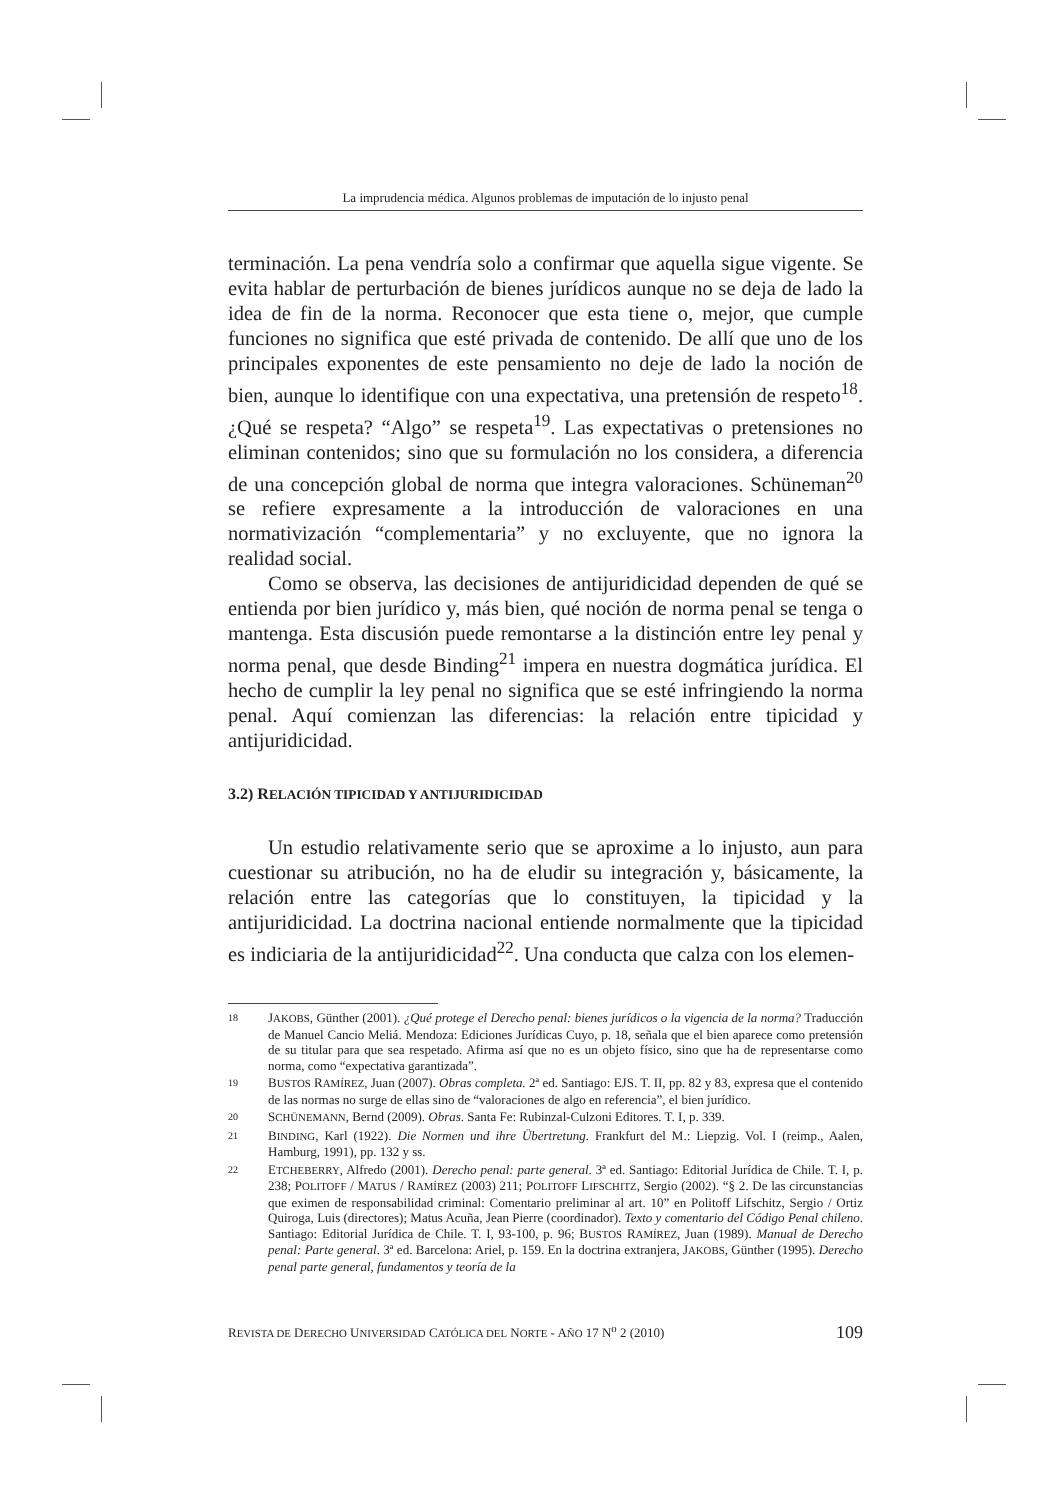La imprudencia médica. Algunos problemas de imputación de lo injusto penal
terminación. La pena vendría solo a confirmar que aquella sigue vigente. Se evita hablar de perturbación de bienes jurídicos aunque no se deja de lado la idea de fin de la norma. Reconocer que esta tiene o, mejor, que cumple funciones no significa que esté privada de contenido. De allí que uno de los principales exponentes de este pensamiento no deje de lado la noción de bien, aunque lo identifique con una expectativa, una pretensión de respeto<sup>18</sup>. ¿Qué se respeta? “Algo” se respeta<sup>19</sup>. Las expectativas o pretensiones no eliminan contenidos; sino que su formulación no los considera, a diferencia de una concepción global de norma que integra valoraciones. Schüneman<sup>20</sup> se refiere expresamente a la introducción de valoraciones en una normativización “complementaria” y no excluyente, que no ignora la realidad social.
Como se observa, las decisiones de antijuridicidad dependen de qué se entienda por bien jurídico y, más bien, qué noción de norma penal se tenga o mantenga. Esta discusión puede remontarse a la distinción entre ley penal y norma penal, que desde Binding<sup>21</sup> impera en nuestra dogmática jurídica. El hecho de cumplir la ley penal no significa que se esté infringiendo la norma penal. Aquí comienzan las diferencias: la relación entre tipicidad y antijuridicidad.
3.2) RELACIÓN TIPICIDAD Y ANTIJURIDICIDAD
Un estudio relativamente serio que se aproxime a lo injusto, aun para cuestionar su atribución, no ha de eludir su integración y, básicamente, la relación entre las categorías que lo constituyen, la tipicidad y la antijuridicidad. La doctrina nacional entiende normalmente que la tipicidad es indiciaria de la antijuridicidad<sup>22</sup>. Una conducta que calza con los elemen-
18 JAKOBS, Günther (2001). ¿Qué protege el Derecho penal: bienes jurídicos o la vigencia de la norma? Traducción de Manuel Cancio Meliá. Mendoza: Ediciones Jurídicas Cuyo, p. 18, señala que el bien aparece como pretensión de su titular para que sea respetado. Afirma así que no es un objeto físico, sino que ha de representarse como norma, como “expectativa garantizada”.
19 BUSTOS RAMÍREZ, Juan (2007). Obras completa. 2ª ed. Santiago: EJS. T. II, pp. 82 y 83, expresa que el contenido de las normas no surge de ellas sino de “valoraciones de algo en referencia”, el bien jurídico.
20 SCHÜNEMANN, Bernd (2009). Obras. Santa Fe: Rubinzal-Culzoni Editores. T. I, p. 339.
21 BINDING, Karl (1922). Die Normen und ihre Übertretung. Frankfurt del M.: Liepzig. Vol. I (reimp., Aalen, Hamburg, 1991), pp. 132 y ss.
22 ETCHEBERRY, Alfredo (2001). Derecho penal: parte general. 3ª ed. Santiago: Editorial Jurídica de Chile. T. I, p. 238; POLITOFF / MATUS / RAMÍREZ (2003) 211; POLITOFF LIFSCHITZ, Sergio (2002). “§ 2. De las circunstancias que eximen de responsabilidad criminal: Comentario preliminar al art. 10” en Politoff Lifschitz, Sergio / Ortiz Quiroga, Luis (directores); Matus Acuña, Jean Pierre (coordinador). Texto y comentario del Código Penal chileno. Santiago: Editorial Jurídica de Chile. T. I, 93-100, p. 96; BUSTOS RAMÍREZ, Juan (1989). Manual de Derecho penal: Parte general. 3ª ed. Barcelona: Ariel, p. 159. En la doctrina extranjera, JAKOBS, Günther (1995). Derecho penal parte general, fundamentos y teoría de la
REVISTA DE DERECHO UNIVERSIDAD CATÓLICA DEL NORTE - AÑO 17 N<sup>o</sup> 2 (2010) 109